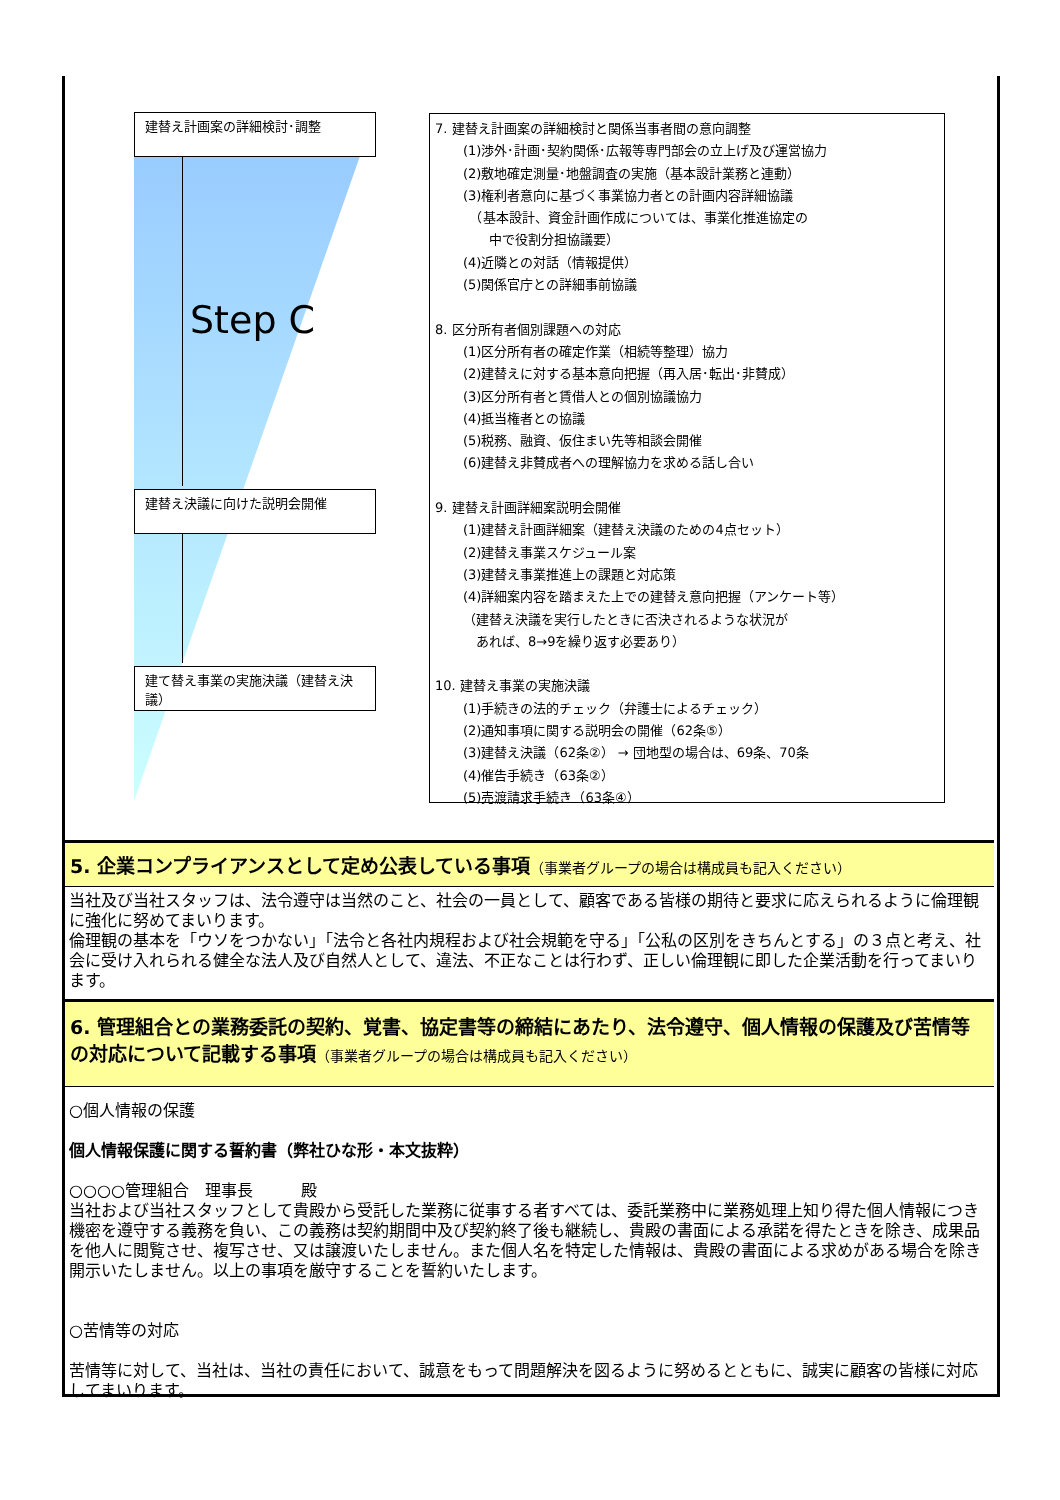建替え計画案の詳細検討･調整
Step C
建替え決議に向けた説明会開催
建て替え事業の実施決議（建替え決議）
7. 建替え計画案の詳細検討と関係当事者間の意向調整
(1)渉外･計画･契約関係･広報等専門部会の立上げ及び運営協力
(2)敷地確定測量･地盤調査の実施（基本設計業務と連動）
(3)権利者意向に基づく事業協力者との計画内容詳細協議
　（基本設計、資金計画作成については、事業化推進協定の
　　中で役割分担協議要）
(4)近隣との対話（情報提供）
(5)関係官庁との詳細事前協議
8. 区分所有者個別課題への対応
(1)区分所有者の確定作業（相続等整理）協力
(2)建替えに対する基本意向把握（再入居･転出･非賛成）
(3)区分所有者と賃借人との個別協議協力
(4)抵当権者との協議
(5)税務、融資、仮住まい先等相談会開催
(6)建替え非賛成者への理解協力を求める話し合い
9. 建替え計画詳細案説明会開催
(1)建替え計画詳細案（建替え決議のための4点セット）
(2)建替え事業スケジュール案
(3)建替え事業推進上の課題と対応策
(4)詳細案内容を踏まえた上での建替え意向把握（アンケート等）
（建替え決議を実行したときに否決されるような状況が
　あれば、8→9を繰り返す必要あり）
10. 建替え事業の実施決議
(1)手続きの法的チェック（弁護士によるチェック）
(2)通知事項に関する説明会の開催（62条⑤）
(3)建替え決議（62条②） → 団地型の場合は、69条、70条
(4)催告手続き（63条②）
(5)売渡請求手続き（63条④）
5. 企業コンプライアンスとして定め公表している事項（事業者グループの場合は構成員も記入ください）
当社及び当社スタッフは、法令遵守は当然のこと、社会の一員として、顧客である皆様の期待と要求に応えられるように倫理観に強化に努めてまいります。
倫理観の基本を「ウソをつかない」「法令と各社内規程および社会規範を守る」「公私の区別をきちんとする」の３点と考え、社会に受け入れられる健全な法人及び自然人として、違法、不正なことは行わず、正しい倫理観に即した企業活動を行ってまいります。
6. 管理組合との業務委託の契約、覚書、協定書等の締結にあたり、法令遵守、個人情報の保護及び苦情等の対応について記載する事項（事業者グループの場合は構成員も記入ください）
○個人情報の保護
個人情報保護に関する誓約書（弊社ひな形・本文抜粋）
○○○○管理組合　理事長　　　殿
当社および当社スタッフとして貴殿から受託した業務に従事する者すべては、委託業務中に業務処理上知り得た個人情報につき機密を遵守する義務を負い、この義務は契約期間中及び契約終了後も継続し、貴殿の書面による承諾を得たときを除き、成果品を他人に閲覧させ、複写させ、又は譲渡いたしません。また個人名を特定した情報は、貴殿の書面による求めがある場合を除き開示いたしません。以上の事項を厳守することを誓約いたします。
○苦情等の対応
苦情等に対して、当社は、当社の責任において、誠意をもって問題解決を図るように努めるとともに、誠実に顧客の皆様に対応してまいります。